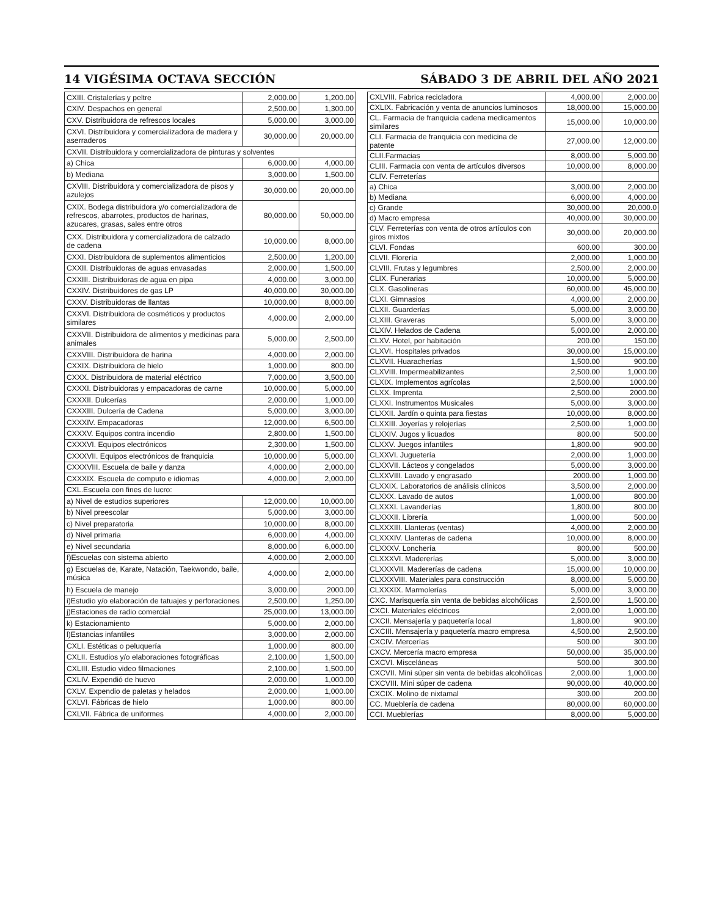14 VIGÉSIMA OCTAVA SECCIÓN SÁBADO 3 DE ABRIL DEL AÑO 2021
| CXIII. Cristalerías y peltre | 2,000.00 | 1,200.00 |
| CXIV. Despachos en general | 2,500.00 | 1,300.00 |
| CXV. Distribuidora de refrescos locales | 5,000.00 | 3,000.00 |
| CXVI. Distribuidora y comercializadora de madera y aserraderos | 30,000.00 | 20,000.00 |
| CXVII. Distribuidora y comercializadora de pinturas y solventes | | |
| a) Chica | 6,000.00 | 4,000.00 |
| b) Mediana | 3,000.00 | 1,500.00 |
| CXVIII. Distribuidora y comercializadora de pisos y azulejos | 30,000.00 | 20,000.00 |
| CXIX. Bodega distribuidora y/o comercializadora de refrescos, abarrotes, productos de harinas, azucares, grasas, sales entre otros | 80,000.00 | 50,000.00 |
| CXX. Distribuidora y comercializadora de calzado de cadena | 10,000.00 | 8,000.00 |
| CXXI. Distribuidora de suplementos alimenticios | 2,500.00 | 1,200.00 |
| CXXII. Distribuidoras de aguas envasadas | 2,000.00 | 1,500.00 |
| CXXIII. Distribuidoras de agua en pipa | 4,000.00 | 3,000.00 |
| CXXIV. Distribuidores de gas LP | 40,000.00 | 30,000.00 |
| CXXV. Distribuidoras de llantas | 10,000.00 | 8,000.00 |
| CXXVI. Distribuidora de cosméticos y productos similares | 4,000.00 | 2,000.00 |
| CXXVII. Distribuidora de alimentos y medicinas para animales | 5,000.00 | 2,500.00 |
| CXXVIII. Distribuidora de harina | 4,000.00 | 2,000.00 |
| CXXIX. Distribuidora de hielo | 1,000.00 | 800.00 |
| CXXX. Distribuidora de material eléctrico | 7,000.00 | 3,500.00 |
| CXXXI. Distribuidoras y empacadoras de carne | 10,000.00 | 5,000.00 |
| CXXXII. Dulcerías | 2,000.00 | 1,000.00 |
| CXXXIII. Dulcería de Cadena | 5,000.00 | 3,000.00 |
| CXXXIV. Empacadoras | 12,000.00 | 6,500.00 |
| CXXXV. Equipos contra incendio | 2,800.00 | 1,500.00 |
| CXXXVI. Equipos electrónicos | 2,300.00 | 1,500.00 |
| CXXXVII. Equipos electrónicos de franquicia | 10,000.00 | 5,000.00 |
| CXXXVIII. Escuela de baile y danza | 4,000.00 | 2,000.00 |
| CXXXIX. Escuela de computo e idiomas | 4,000.00 | 2,000.00 |
| CXL.Escuela con fines de lucro: | | |
| a) Nivel de estudios superiores | 12,000.00 | 10,000.00 |
| b) Nivel preescolar | 5,000.00 | 3,000.00 |
| c) Nivel preparatoria | 10,000.00 | 8,000.00 |
| d) Nivel primaria | 6,000.00 | 4,000.00 |
| e) Nivel secundaria | 8,000.00 | 6,000.00 |
| f)Escuelas con sistema abierto | 4,000.00 | 2,000.00 |
| g) Escuelas de, Karate, Natación, Taekwondo, baile, música | 4,000.00 | 2,000.00 |
| h) Escuela de manejo | 3,000.00 | 2000.00 |
| i)Estudio y/o elaboración de tatuajes y perforaciones | 2,500.00 | 1,250.00 |
| j)Estaciones de radio comercial | 25,000.00 | 13,000.00 |
| k) Estacionamiento | 5,000.00 | 2,000.00 |
| l)Estancias infantiles | 3,000.00 | 2,000.00 |
| CXLI. Estéticas o peluquería | 1,000.00 | 800.00 |
| CXLII. Estudios y/o elaboraciones fotográficas | 2,100.00 | 1,500.00 |
| CXLIII. Estudio video filmaciones | 2,100.00 | 1,500.00 |
| CXLIV. Expendió de huevo | 2,000.00 | 1,000.00 |
| CXLV. Expendio de paletas y helados | 2,000.00 | 1,000.00 |
| CXLVI. Fábricas de hielo | 1,000.00 | 800.00 |
| CXLVII. Fábrica de uniformes | 4,000.00 | 2,000.00 |
| CXLVIII. Fabrica recicladora | 4,000.00 | 2,000.00 |
| CXLIX. Fabricación y venta de anuncios luminosos | 18,000.00 | 15,000.00 |
| CL. Farmacia de franquicia cadena medicamentos similares | 15,000.00 | 10,000.00 |
| CLI. Farmacia de franquicia con medicina de patente | 27,000.00 | 12,000.00 |
| CLII.Farmacias | 8,000.00 | 5,000.00 |
| CLIII. Farmacia con venta de artículos diversos | 10,000.00 | 8,000.00 |
| CLIV. Ferreterías | | |
| a) Chica | 3,000.00 | 2,000.00 |
| b) Mediana | 6,000.00 | 4,000.00 |
| c) Grande | 30,000.00 | 20,000.0 |
| d) Macro empresa | 40,000.00 | 30,000.00 |
| CLV. Ferreterías con venta de otros artículos con giros mixtos | 30,000.00 | 20,000.00 |
| CLVI. Fondas | 600.00 | 300.00 |
| CLVII. Florería | 2,000.00 | 1,000.00 |
| CLVIII. Frutas y legumbres | 2,500.00 | 2,000.00 |
| CLIX. Funerarias | 10,000.00 | 5,000.00 |
| CLX. Gasolineras | 60,000.00 | 45,000.00 |
| CLXI. Gimnasios | 4,000.00 | 2,000.00 |
| CLXII. Guarderías | 5,000.00 | 3,000.00 |
| CLXIII. Graveras | 5,000.00 | 3,000.00 |
| CLXIV. Helados de Cadena | 5,000.00 | 2,000.00 |
| CLXV. Hotel, por habitación | 200.00 | 150.00 |
| CLXVI. Hospitales privados | 30,000.00 | 15,000.00 |
| CLXVII. Huaracherías | 1,500.00 | 900.00 |
| CLXVIII. Impermeabilizantes | 2,500.00 | 1,000.00 |
| CLXIX. Implementos agrícolas | 2,500.00 | 1000.00 |
| CLXX. Imprenta | 2,500.00 | 2000.00 |
| CLXXI. Instrumentos Musicales | 5,000.00 | 3,000.00 |
| CLXXII. Jardín o quinta para fiestas | 10,000.00 | 8,000.00 |
| CLXXIII. Joyerías y relojerías | 2,500.00 | 1,000.00 |
| CLXXIV. Jugos y licuados | 800.00 | 500.00 |
| CLXXV. Juegos infantiles | 1,800.00 | 900.00 |
| CLXXVI. Juguetería | 2,000.00 | 1,000.00 |
| CLXXVII. Lácteos y congelados | 5,000.00 | 3,000.00 |
| CLXXVIII. Lavado y engrasado | 2000.00 | 1,000.00 |
| CLXXIX. Laboratorios de análisis clínicos | 3,500.00 | 2,000.00 |
| CLXXX. Lavado de autos | 1,000.00 | 800.00 |
| CLXXXI. Lavanderías | 1,800.00 | 800.00 |
| CLXXXII. Librería | 1,000.00 | 500.00 |
| CLXXXIII. Llanteras (ventas) | 4,000.00 | 2,000.00 |
| CLXXXIV. Llanteras de cadena | 10,000.00 | 8,000.00 |
| CLXXXV. Lonchería | 800.00 | 500.00 |
| CLXXXVI. Madererías | 5,000.00 | 3,000.00 |
| CLXXXVII. Madererías de cadena | 15,000.00 | 10,000.00 |
| CLXXXVIII. Materiales para construcción | 8,000.00 | 5,000.00 |
| CLXXXIX. Marmolerías | 5,000.00 | 3,000.00 |
| CXC. Marisquería sin venta de bebidas alcohólicas | 2,500.00 | 1,500.00 |
| CXCI. Materiales eléctricos | 2,000.00 | 1,000.00 |
| CXCII. Mensajería y paquetería local | 1,800.00 | 900.00 |
| CXCIII. Mensajería y paquetería macro empresa | 4,500.00 | 2,500.00 |
| CXCIV. Mercerías | 500.00 | 300.00 |
| CXCV. Mercería macro empresa | 50,000.00 | 35,000.00 |
| CXCVI. Misceláneas | 500.00 | 300.00 |
| CXCVII. Mini súper sin venta de bebidas alcohólicas | 2,000.00 | 1,000.00 |
| CXCVIII. Mini súper de cadena | 90,000.00 | 40,000.00 |
| CXCIX. Molino de nixtamal | 300.00 | 200.00 |
| CC. Mueblería de cadena | 80,000.00 | 60,000.00 |
| CCI. Mueblerías | 8,000.00 | 5,000.00 |